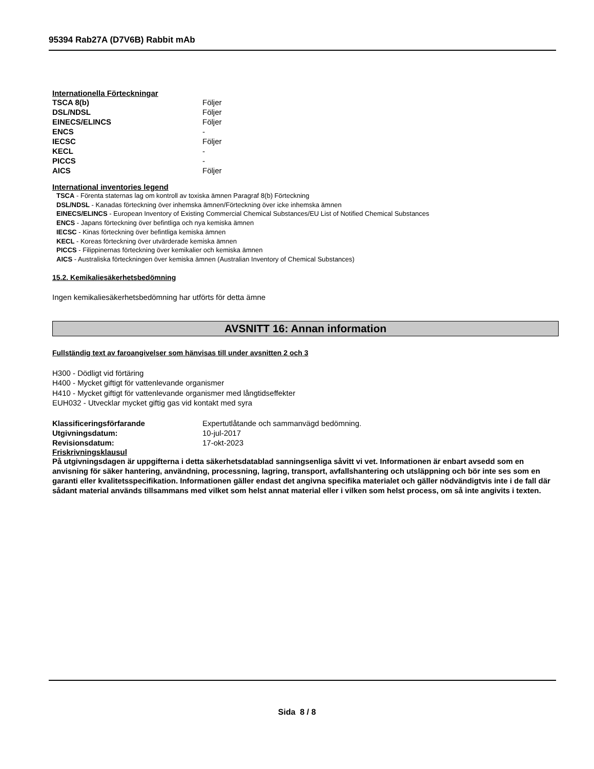95394 Rab27A (D7V6B) Rabbit mAb
Internationella Förteckningar
| TSCA 8(b) | Följer |
| DSL/NDSL | Följer |
| EINECS/ELINCS | Följer |
| ENCS | - |
| IECSC | Följer |
| KECL | - |
| PICCS | - |
| AICS | Följer |
International inventories legend
TSCA - Förenta staternas lag om kontroll av toxiska ämnen Paragraf 8(b) Förteckning
DSL/NDSL - Kanadas förteckning över inhemska ämnen/Förteckning över icke inhemska ämnen
EINECS/ELINCS - European Inventory of Existing Commercial Chemical Substances/EU List of Notified Chemical Substances
ENCS - Japans förteckning över befintliga och nya kemiska ämnen
IECSC - Kinas förteckning över befintliga kemiska ämnen
KECL - Koreas förteckning över utvärderade kemiska ämnen
PICCS - Filippinernas förteckning över kemikalier och kemiska ämnen
AICS - Australiska förteckningen över kemiska ämnen (Australian Inventory of Chemical Substances)
15.2. Kemikaliesäkerhetsbedömning
Ingen kemikaliesäkerhetsbedömning har utförts för detta ämne
AVSNITT 16: Annan information
Fullständig text av faroangivelser som hänvisas till under avsnitten 2 och 3
H300 - Dödligt vid förtäring
H400 - Mycket giftigt för vattenlevande organismer
H410 - Mycket giftigt för vattenlevande organismer med långtidseffekter
EUH032 - Utvecklar mycket giftig gas vid kontakt med syra
| Klassificeringsförfarande | Expertutlåtande och sammanvägd bedömning. |
| Utgivningsdatum: | 10-jul-2017 |
| Revisionsdatum: | 17-okt-2023 |
Friskrivningsklausul
På utgivningsdagen är uppgifterna i detta säkerhetsdatablad sanningsenliga såvitt vi vet. Informationen är enbart avsedd som en anvisning för säker hantering, användning, processning, lagring, transport, avfallshantering och utsläppning och bör inte ses som en garanti eller kvalitetsspecifikation. Informationen gäller endast det angivna specifika materialet och gäller nödvändigtvis inte i de fall där sådant material används tillsammans med vilket som helst annat material eller i vilken som helst process, om så inte angivits i texten.
Sida 8 / 8